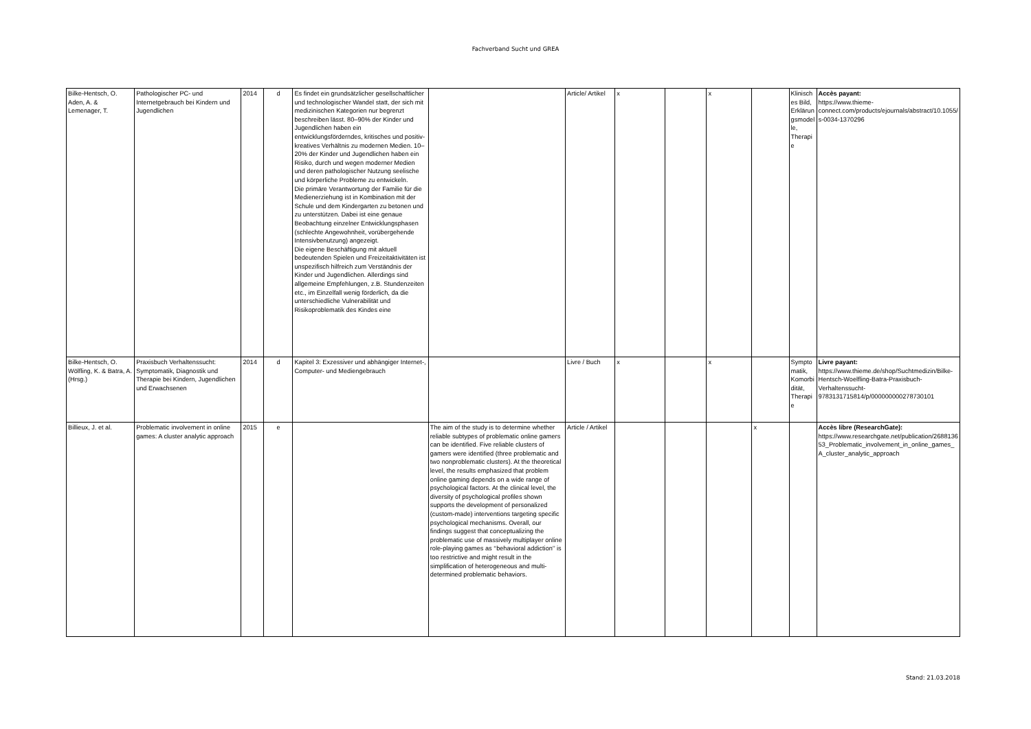Fachverband Sucht und GREA
| Bilke-Hentsch, O. Aden, A. & Lemenager, T. | Pathologischer PC- und Internetgebrauch bei Kindern und Jugendlichen | 2014 | d | Es findet ein grundsätzlicher gesellschaftlicher und technologischer Wandel statt, der sich mit medizinischen Kategorien nur begrenzt beschreiben lässt. 80–90% der Kinder und Jugendlichen haben ein entwicklungsförderndes, kritisches und positiv-kreatives Verhältnis zu modernen Medien. 10–20% der Kinder und Jugendlichen haben ein Risiko, durch und wegen moderner Medien und deren pathologischer Nutzung seelische und körperliche Probleme zu entwickeln. Die primäre Verantwortung der Familie für die Medienerziehung ist in Kombination mit der Schule und dem Kindergarten zu betonen und zu unterstützen. Dabei ist eine genaue Beobachtung einzelner Entwicklungsphasen (schlechte Angewohnheit, vorübergehende Intensivbenutzung) angezeigt. Die eigene Beschäftigung mit aktuell bedeutenden Spielen und Freizeitaktivitäten ist unspezifisch hilfreich zum Verständnis der Kinder und Jugendlichen. Allerdings sind allgemeine Empfehlungen, z.B. Stundenzeiten etc., im Einzelfall wenig förderlich, da die unterschiedliche Vulnerabilität und Risikoproblematik des Kindes eine | | Article/ Artikel | x | | x | | Klinisches Bild, Erklärungsmodelle, Therapie | Accès payant: https://www.thieme-connect.com/products/ejournals/abstract/10.1055/s-0034-1370296 |
| Bilke-Hentsch, O. Wölfling, K. & Batra, A. (Hrsg.) | Praxisbuch Verhaltenssucht: Symptomatik, Diagnostik und Therapie bei Kindern, Jugendlichen und Erwachsenen | 2014 | d | Kapitel 3: Exzessiver und abhängiger Internet-, Computer- und Mediengebrauch | | Livre / Buch | x | | x | | Symptomatik, Komorbidität, Therapie | Livre payant: https://www.thieme.de/shop/Suchtmedizin/Bilke-Hentsch-Woelfling-Batra-Praxisbuch-Verhaltenssucht-9783131715814/p/000000000278730101 |
| Billieux, J. et al. | Problematic involvement in online games: A cluster analytic approach | 2015 | e | | The aim of the study is to determine whether reliable subtypes of problematic online gamers can be identified. Five reliable clusters of gamers were identified (three problematic and two nonproblematic clusters). At the theoretical level, the results emphasized that problem online gaming depends on a wide range of psychological factors. At the clinical level, the diversity of psychological profiles shown supports the development of personalized (custom-made) interventions targeting specific psychological mechanisms. Overall, our findings suggest that conceptualizing the problematic use of massively multiplayer online role-playing games as ‘‘behavioral addiction’’ is too restrictive and might result in the simplification of heterogeneous and multi-determined problematic behaviors. | Article / Artikel | | | | x | | Accès libre (ResearchGate): https://www.researchgate.net/publication/268813653_Problematic_involvement_in_online_games_A_cluster_analytic_approach |
Stand: 21.03.2018